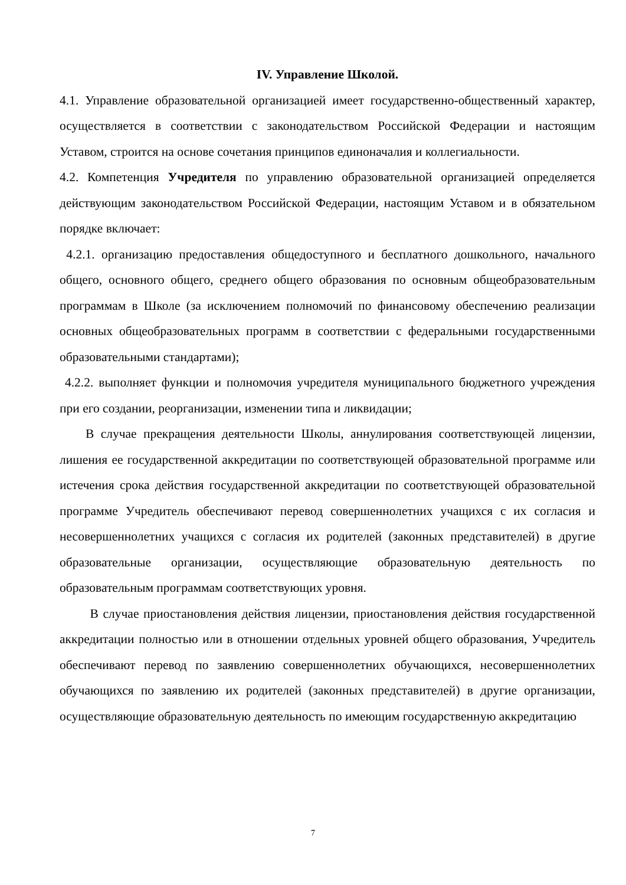IV. Управление Школой.
4.1. Управление образовательной организацией имеет государственно-общественный характер, осуществляется в соответствии с законодательством Российской Федерации и настоящим Уставом, строится на основе сочетания принципов единоначалия и коллегиальности.
4.2. Компетенция Учредителя по управлению образовательной организацией определяется действующим законодательством Российской Федерации, настоящим Уставом и в обязательном порядке включает:
4.2.1. организацию предоставления общедоступного и бесплатного дошкольного, начального общего, основного общего, среднего общего образования по основным общеобразовательным программам в Школе (за исключением полномочий по финансовому обеспечению реализации основных общеобразовательных программ в соответствии с федеральными государственными образовательными стандартами);
4.2.2. выполняет функции и полномочия учредителя муниципального бюджетного учреждения при его создании, реорганизации, изменении типа и ликвидации;
В случае прекращения деятельности Школы, аннулирования соответствующей лицензии, лишения ее государственной аккредитации по соответствующей образовательной программе или истечения срока действия государственной аккредитации по соответствующей образовательной программе Учредитель обеспечивают перевод совершеннолетних учащихся с их согласия и несовершеннолетних учащихся с согласия их родителей (законных представителей) в другие образовательные организации, осуществляющие образовательную деятельность по образовательным программам соответствующих уровня.
В случае приостановления действия лицензии, приостановления действия государственной аккредитации полностью или в отношении отдельных уровней общего образования, Учредитель обеспечивают перевод по заявлению совершеннолетних обучающихся, несовершеннолетних обучающихся по заявлению их родителей (законных представителей) в другие организации, осуществляющие образовательную деятельность по имеющим государственную аккредитацию
7